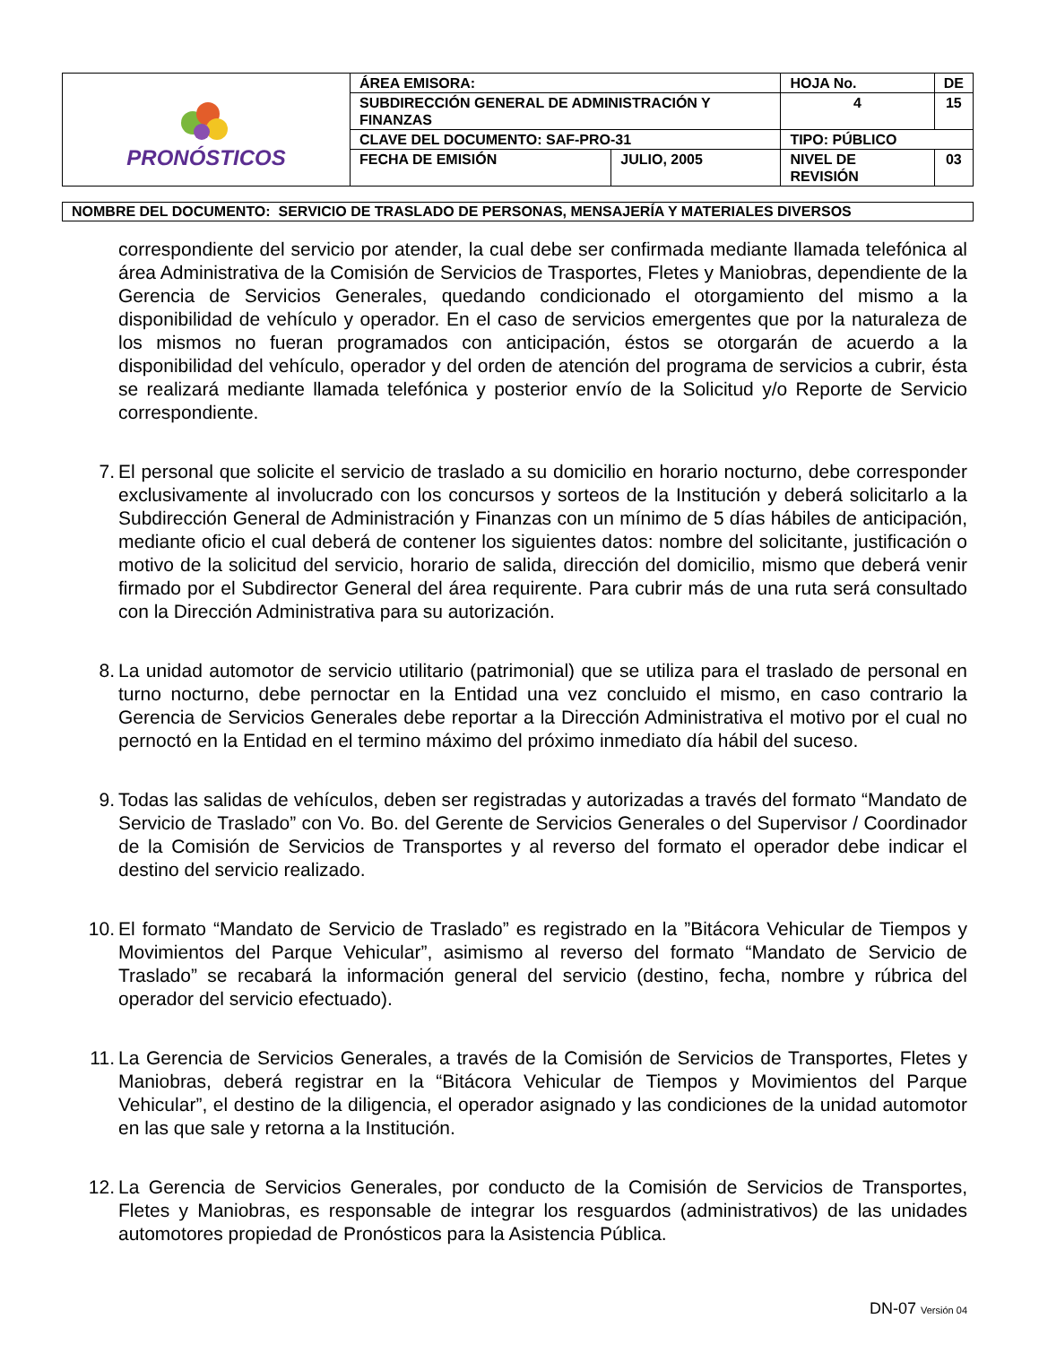| PRONÓSTICOS | ÁREA EMISORA: | | HOJA No. | | DE |
| | SUBDIRECCIÓN GENERAL DE ADMINISTRACIÓN Y FINANZAS | | 4 | | 15 |
| | CLAVE DEL DOCUMENTO: SAF-PRO-31 | | TIPO: PÚBLICO | | |
| | FECHA DE EMISIÓN | JULIO, 2005 | NIVEL DE REVISIÓN | 03 | |
NOMBRE DEL DOCUMENTO: SERVICIO DE TRASLADO DE PERSONAS, MENSAJERÍA Y MATERIALES DIVERSOS
correspondiente del servicio por atender, la cual debe ser confirmada mediante llamada telefónica al área Administrativa de la Comisión de Servicios de Trasportes, Fletes y Maniobras, dependiente de la Gerencia de Servicios Generales, quedando condicionado el otorgamiento del mismo a la disponibilidad de vehículo y operador. En el caso de servicios emergentes que por la naturaleza de los mismos no fueran programados con anticipación, éstos se otorgarán de acuerdo a la disponibilidad del vehículo, operador y del orden de atención del programa de servicios a cubrir, ésta se realizará mediante llamada telefónica y posterior envío de la Solicitud y/o Reporte de Servicio correspondiente.
7. El personal que solicite el servicio de traslado a su domicilio en horario nocturno, debe corresponder exclusivamente al involucrado con los concursos y sorteos de la Institución y deberá solicitarlo a la Subdirección General de Administración y Finanzas con un mínimo de 5 días hábiles de anticipación, mediante oficio el cual deberá de contener los siguientes datos: nombre del solicitante, justificación o motivo de la solicitud del servicio, horario de salida, dirección del domicilio, mismo que deberá venir firmado por el Subdirector General del área requirente. Para cubrir más de una ruta será consultado con la Dirección Administrativa para su autorización.
8. La unidad automotor de servicio utilitario (patrimonial) que se utiliza para el traslado de personal en turno nocturno, debe pernoctar en la Entidad una vez concluido el mismo, en caso contrario la Gerencia de Servicios Generales debe reportar a la Dirección Administrativa el motivo por el cual no pernoctó en la Entidad en el termino máximo del próximo inmediato día hábil del suceso.
9. Todas las salidas de vehículos, deben ser registradas y autorizadas a través del formato “Mandato de Servicio de Traslado” con Vo. Bo. del Gerente de Servicios Generales o del Supervisor / Coordinador de la Comisión de Servicios de Transportes y al reverso del formato el operador debe indicar el destino del servicio realizado.
10. El formato “Mandato de Servicio de Traslado” es registrado en la ”Bitácora Vehicular de Tiempos y Movimientos del Parque Vehicular”, asimismo al reverso del formato “Mandato de Servicio de Traslado” se recabará la información general del servicio (destino, fecha, nombre y rúbrica del operador del servicio efectuado).
11. La Gerencia de Servicios Generales, a través de la Comisión de Servicios de Transportes, Fletes y Maniobras, deberá registrar en la “Bitácora Vehicular de Tiempos y Movimientos del Parque Vehicular”, el destino de la diligencia, el operador asignado y las condiciones de la unidad automotor en las que sale y retorna a la Institución.
12. La Gerencia de Servicios Generales, por conducto de la Comisión de Servicios de Transportes, Fletes y Maniobras, es responsable de integrar los resguardos (administrativos) de las unidades automotores propiedad de Pronósticos para la Asistencia Pública.
DN-07 Versión 04